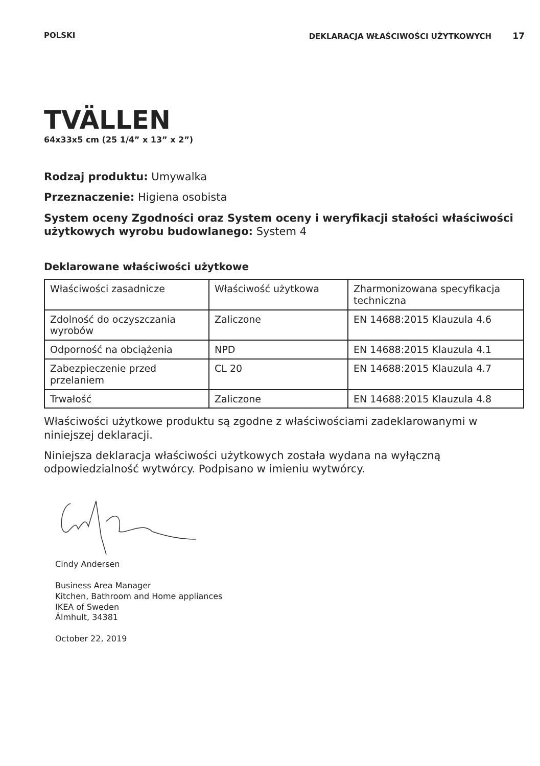POLSKI DEKLARACJA WŁAŚCIWOŚCI UŻYTKOWYCH 17
TVÄLLEN
64x33x5 cm (25 1/4” x 13” x 2”)
Rodzaj produktu: Umywalka
Przeznaczenie: Higiena osobista
System oceny Zgodności oraz System oceny i weryfikacji stałości właściwości użytkowych wyrobu budowlanego: System 4
Deklarowane właściwości użytkowe
| Właściwości zasadnicze | Właściwość użytkowa | Zharmonizowana specyfikacja techniczna |
| Zdolność do oczyszczania wyrobów | Zaliczone | EN 14688:2015 Klauzula 4.6 |
| Odporność na obciążenia | NPD | EN 14688:2015 Klauzula 4.1 |
| Zabezpieczenie przed przelaniem | CL 20 | EN 14688:2015 Klauzula 4.7 |
| Trwałość | Zaliczone | EN 14688:2015 Klauzula 4.8 |
Właściwości użytkowe produktu są zgodne z właściwościami zadeklarowanymi w niniejszej deklaracji.
Niniejsza deklaracja właściwości użytkowych została wydana na wyłączną odpowiedzialność wytwórcy. Podpisano w imieniu wytwórcy.
Cindy Andersen
Business Area Manager
Kitchen, Bathroom and Home appliances
IKEA of Sweden
Älmhult, 34381
October 22, 2019